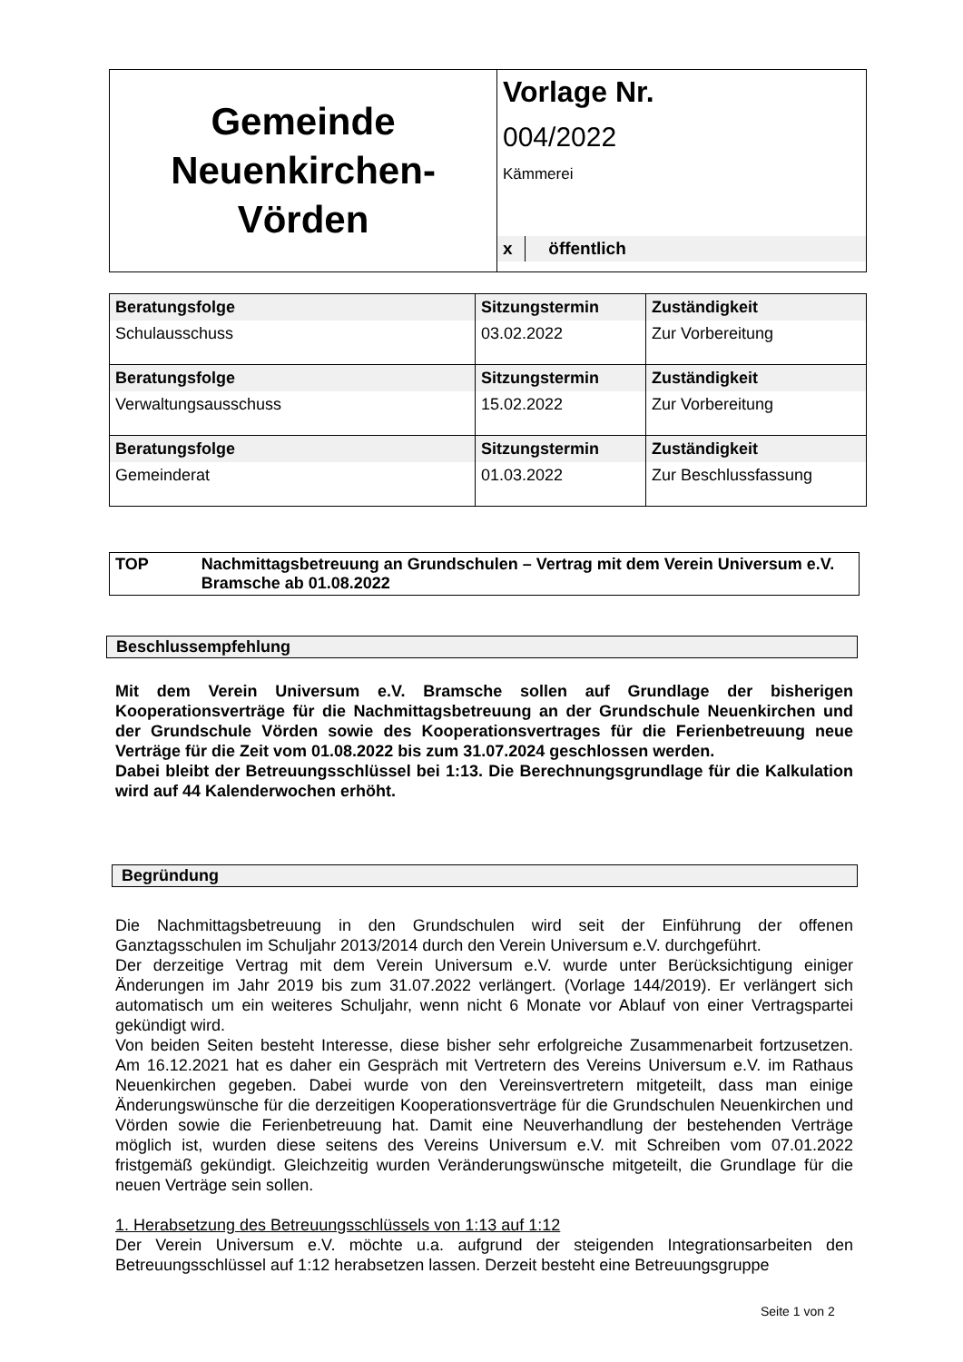| Gemeinde Neuenkirchen- Vörden | Vorlage Nr. 004/2022 Kämmerei x öffentlich |
| Beratungsfolge | Sitzungstermin | Zuständigkeit |
| --- | --- | --- |
| Schulausschuss | 03.02.2022 | Zur Vorbereitung |
| Beratungsfolge | Sitzungstermin | Zuständigkeit |
| Verwaltungsausschuss | 15.02.2022 | Zur Vorbereitung |
| Beratungsfolge | Sitzungstermin | Zuständigkeit |
| Gemeinderat | 01.03.2022 | Zur Beschlussfassung |
TOP Nachmittagsbetreuung an Grundschulen – Vertrag mit dem Verein Universum e.V. Bramsche ab 01.08.2022
Beschlussempfehlung
Mit dem Verein Universum e.V. Bramsche sollen auf Grundlage der bisherigen Kooperationsverträge für die Nachmittagsbetreuung an der Grundschule Neuenkirchen und der Grundschule Vörden sowie des Kooperationsvertrages für die Ferienbetreuung neue Verträge für die Zeit vom 01.08.2022 bis zum 31.07.2024 geschlossen werden.
Dabei bleibt der Betreuungsschlüssel bei 1:13. Die Berechnungsgrundlage für die Kalkulation wird auf 44 Kalenderwochen erhöht.
Begründung
Die Nachmittagsbetreuung in den Grundschulen wird seit der Einführung der offenen Ganztagsschulen im Schuljahr 2013/2014 durch den Verein Universum e.V. durchgeführt.
Der derzeitige Vertrag mit dem Verein Universum e.V. wurde unter Berücksichtigung einiger Änderungen im Jahr 2019 bis zum 31.07.2022 verlängert. (Vorlage 144/2019). Er verlängert sich automatisch um ein weiteres Schuljahr, wenn nicht 6 Monate vor Ablauf von einer Vertragspartei gekündigt wird.
Von beiden Seiten besteht Interesse, diese bisher sehr erfolgreiche Zusammenarbeit fortzusetzen. Am 16.12.2021 hat es daher ein Gespräch mit Vertretern des Vereins Universum e.V. im Rathaus Neuenkirchen gegeben. Dabei wurde von den Vereinsvertretern mitgeteilt, dass man einige Änderungswünsche für die derzeitigen Kooperationsverträge für die Grundschulen Neuenkirchen und Vörden sowie die Ferienbetreuung hat. Damit eine Neuverhandlung der bestehenden Verträge möglich ist, wurden diese seitens des Vereins Universum e.V. mit Schreiben vom 07.01.2022 fristgemäß gekündigt. Gleichzeitig wurden Veränderungswünsche mitgeteilt, die Grundlage für die neuen Verträge sein sollen.
1. Herabsetzung des Betreuungsschlüssels von 1:13 auf 1:12
Der Verein Universum e.V. möchte u.a. aufgrund der steigenden Integrationsarbeiten den Betreuungsschlüssel auf 1:12 herabsetzen lassen. Derzeit besteht eine Betreuungsgruppe
Seite 1 von 2